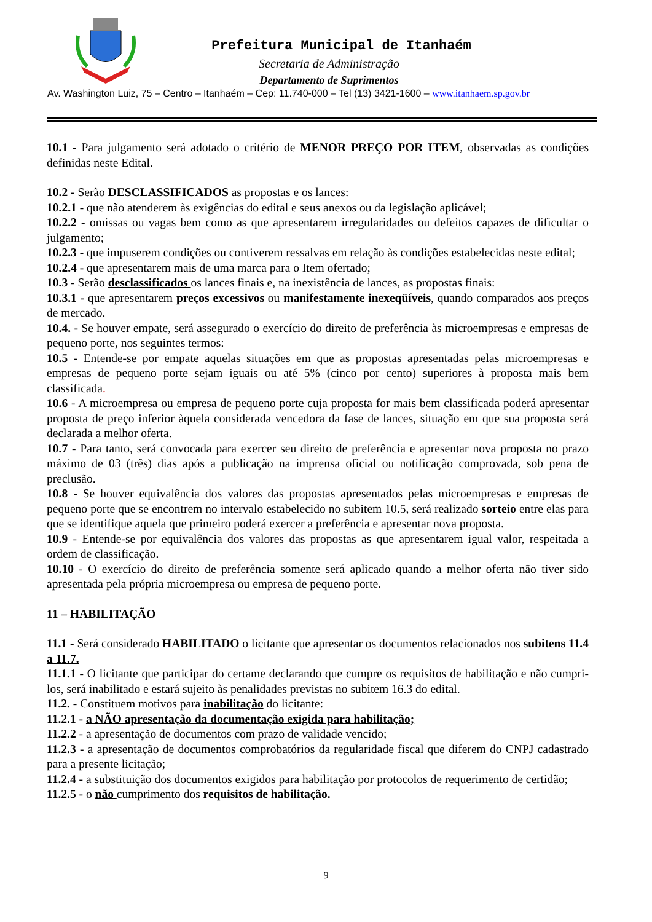Prefeitura Municipal de Itanhaém
Secretaria de Administração
Departamento de Suprimentos
Av. Washington Luiz, 75 – Centro – Itanhaém – Cep: 11.740-000 – Tel (13) 3421-1600 – www.itanhaem.sp.gov.br
10.1 - Para julgamento será adotado o critério de MENOR PREÇO POR ITEM, observadas as condições definidas neste Edital.
10.2 - Serão DESCLASSIFICADOS as propostas e os lances:
10.2.1 - que não atenderem às exigências do edital e seus anexos ou da legislação aplicável;
10.2.2 - omissas ou vagas bem como as que apresentarem irregularidades ou defeitos capazes de dificultar o julgamento;
10.2.3 - que impuserem condições ou contiverem ressalvas em relação às condições estabelecidas neste edital;
10.2.4 - que apresentarem mais de uma marca para o Item ofertado;
10.3 - Serão desclassificados os lances finais e, na inexistência de lances, as propostas finais:
10.3.1 - que apresentarem preços excessivos ou manifestamente inexeqüíveis, quando comparados aos preços de mercado.
10.4. - Se houver empate, será assegurado o exercício do direito de preferência às microempresas e empresas de pequeno porte, nos seguintes termos:
10.5 - Entende-se por empate aquelas situações em que as propostas apresentadas pelas microempresas e empresas de pequeno porte sejam iguais ou até 5% (cinco por cento) superiores à proposta mais bem classificada.
10.6 - A microempresa ou empresa de pequeno porte cuja proposta for mais bem classificada poderá apresentar proposta de preço inferior àquela considerada vencedora da fase de lances, situação em que sua proposta será declarada a melhor oferta.
10.7 - Para tanto, será convocada para exercer seu direito de preferência e apresentar nova proposta no prazo máximo de 03 (três) dias após a publicação na imprensa oficial ou notificação comprovada, sob pena de preclusão.
10.8 - Se houver equivalência dos valores das propostas apresentados pelas microempresas e empresas de pequeno porte que se encontrem no intervalo estabelecido no subitem 10.5, será realizado sorteio entre elas para que se identifique aquela que primeiro poderá exercer a preferência e apresentar nova proposta.
10.9 - Entende-se por equivalência dos valores das propostas as que apresentarem igual valor, respeitada a ordem de classificação.
10.10 - O exercício do direito de preferência somente será aplicado quando a melhor oferta não tiver sido apresentada pela própria microempresa ou empresa de pequeno porte.
11 – HABILITAÇÃO
11.1 - Será considerado HABILITADO o licitante que apresentar os documentos relacionados nos subitens 11.4 a 11.7.
11.1.1 - O licitante que participar do certame declarando que cumpre os requisitos de habilitação e não cumpri-los, será inabilitado e estará sujeito às penalidades previstas no subitem 16.3 do edital.
11.2. - Constituem motivos para inabilitação do licitante:
11.2.1 - a NÃO apresentação da documentação exigida para habilitação;
11.2.2 - a apresentação de documentos com prazo de validade vencido;
11.2.3 - a apresentação de documentos comprobatórios da regularidade fiscal que diferem do CNPJ cadastrado para a presente licitação;
11.2.4 - a substituição dos documentos exigidos para habilitação por protocolos de requerimento de certidão;
11.2.5 - o não cumprimento dos requisitos de habilitação.
9